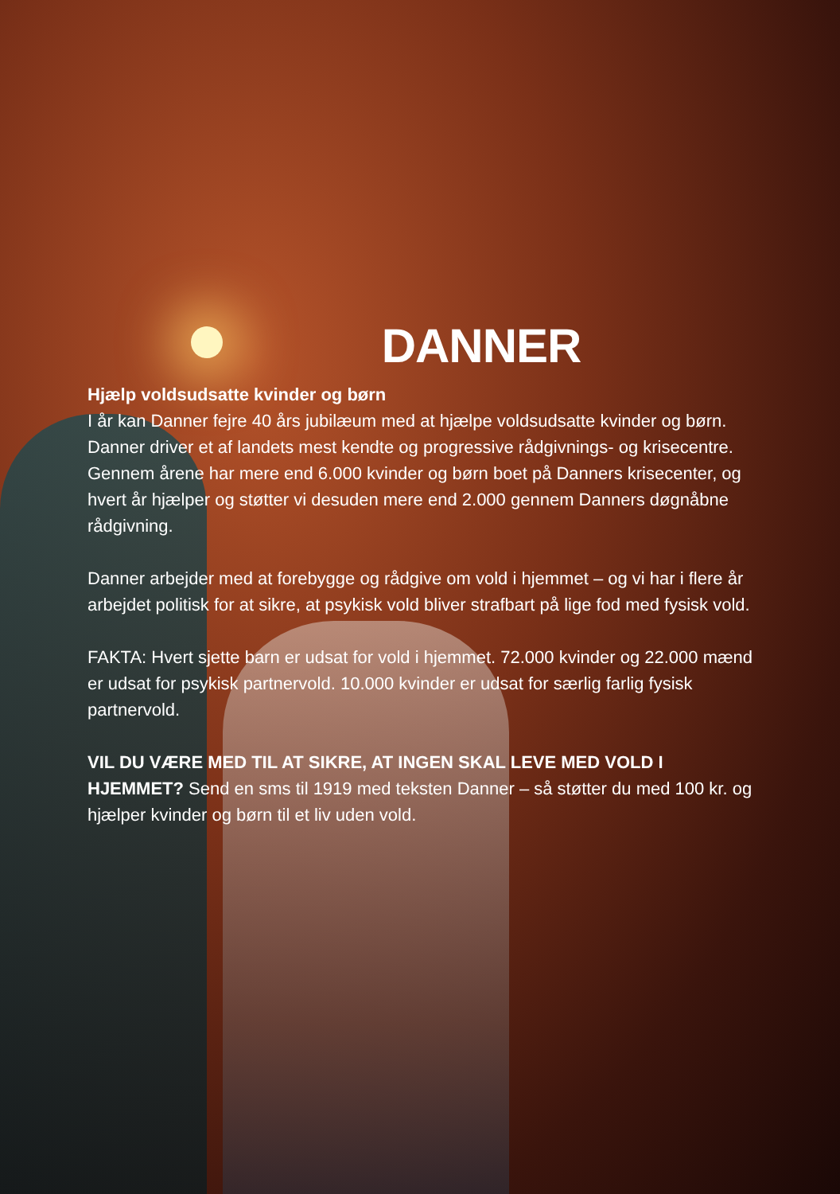DANNER
Hjælp voldsudsatte kvinder og børn
I år kan Danner fejre 40 års jubilæum med at hjælpe voldsudsatte kvinder og børn. Danner driver et af landets mest kendte og progressive rådgivnings- og krisecentre. Gennem årene har mere end 6.000 kvinder og børn boet på Danners krisecenter, og hvert år hjælper og støtter vi desuden mere end 2.000 gennem Danners døgnåbne rådgivning.
Danner arbejder med at forebygge og rådgive om vold i hjemmet – og vi har i flere år arbejdet politisk for at sikre, at psykisk vold bliver strafbart på lige fod med fysisk vold.
FAKTA: Hvert sjette barn er udsat for vold i hjemmet. 72.000 kvinder og 22.000 mænd er udsat for psykisk partnervold. 10.000 kvinder er udsat for særlig farlig fysisk partnervold.
VIL DU VÆRE MED TIL AT SIKRE, AT INGEN SKAL LEVE MED VOLD I HJEMMET? Send en sms til 1919 med teksten Danner – så støtter du med 100 kr. og hjælper kvinder og børn til et liv uden vold.